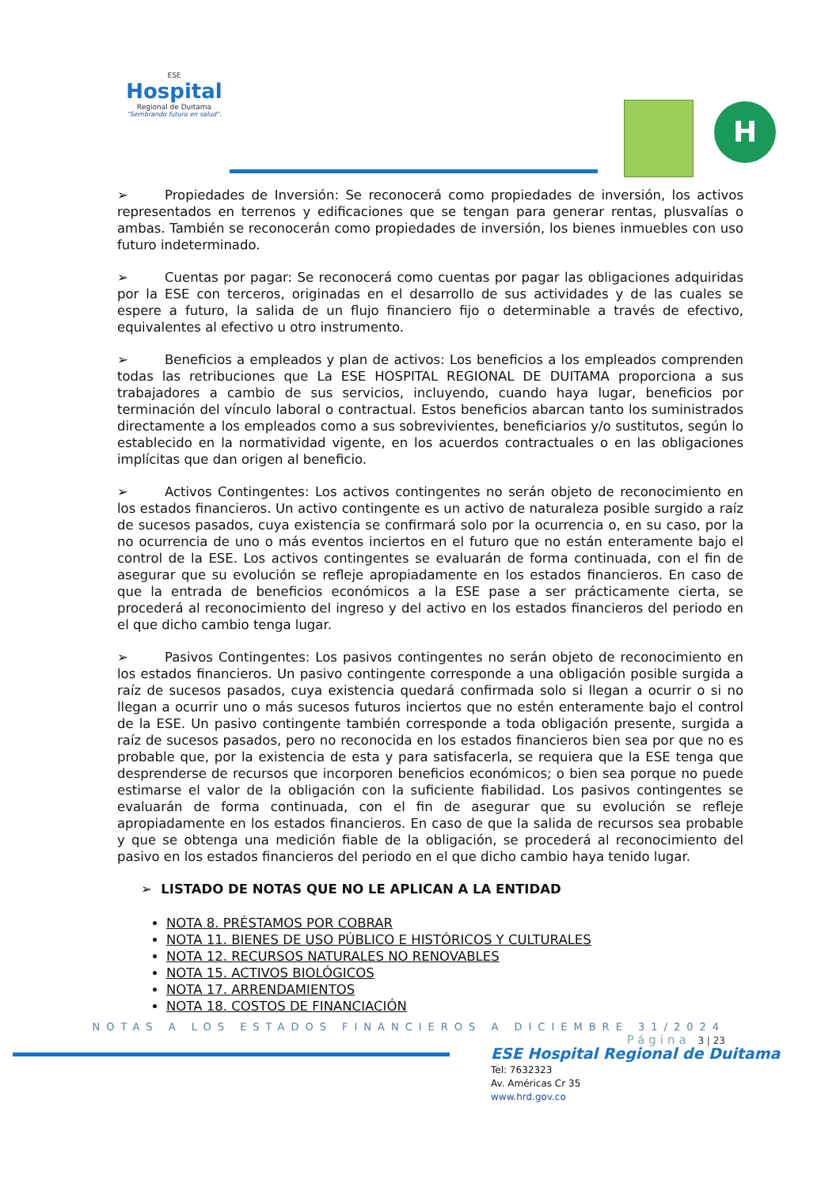ESE
Hospital
Regional de Duitama
"Sembrando futuro en salud".
H
➢ Propiedades de Inversión: Se reconocerá como propiedades de inversión, los activos representados en terrenos y edificaciones que se tengan para generar rentas, plusvalías o ambas. También se reconocerán como propiedades de inversión, los bienes inmuebles con uso futuro indeterminado.
➢ Cuentas por pagar: Se reconocerá como cuentas por pagar las obligaciones adquiridas por la ESE con terceros, originadas en el desarrollo de sus actividades y de las cuales se espere a futuro, la salida de un flujo financiero fijo o determinable a través de efectivo, equivalentes al efectivo u otro instrumento.
➢ Beneficios a empleados y plan de activos: Los beneficios a los empleados comprenden todas las retribuciones que La ESE HOSPITAL REGIONAL DE DUITAMA proporciona a sus trabajadores a cambio de sus servicios, incluyendo, cuando haya lugar, beneficios por terminación del vínculo laboral o contractual. Estos beneficios abarcan tanto los suministrados directamente a los empleados como a sus sobrevivientes, beneficiarios y/o sustitutos, según lo establecido en la normatividad vigente, en los acuerdos contractuales o en las obligaciones implícitas que dan origen al beneficio.
➢ Activos Contingentes: Los activos contingentes no serán objeto de reconocimiento en los estados financieros. Un activo contingente es un activo de naturaleza posible surgido a raíz de sucesos pasados, cuya existencia se confirmará solo por la ocurrencia o, en su caso, por la no ocurrencia de uno o más eventos inciertos en el futuro que no están enteramente bajo el control de la ESE. Los activos contingentes se evaluarán de forma continuada, con el fin de asegurar que su evolución se refleje apropiadamente en los estados financieros. En caso de que la entrada de beneficios económicos a la ESE pase a ser prácticamente cierta, se procederá al reconocimiento del ingreso y del activo en los estados financieros del periodo en el que dicho cambio tenga lugar.
➢ Pasivos Contingentes: Los pasivos contingentes no serán objeto de reconocimiento en los estados financieros. Un pasivo contingente corresponde a una obligación posible surgida a raíz de sucesos pasados, cuya existencia quedará confirmada solo si llegan a ocurrir o si no llegan a ocurrir uno o más sucesos futuros inciertos que no estén enteramente bajo el control de la ESE. Un pasivo contingente también corresponde a toda obligación presente, surgida a raíz de sucesos pasados, pero no reconocida en los estados financieros bien sea por que no es probable que, por la existencia de esta y para satisfacerla, se requiera que la ESE tenga que desprenderse de recursos que incorporen beneficios económicos; o bien sea porque no puede estimarse el valor de la obligación con la suficiente fiabilidad. Los pasivos contingentes se evaluarán de forma continuada, con el fin de asegurar que su evolución se refleje apropiadamente en los estados financieros. En caso de que la salida de recursos sea probable y que se obtenga una medición fiable de la obligación, se procederá al reconocimiento del pasivo en los estados financieros del periodo en el que dicho cambio haya tenido lugar.
➢ LISTADO DE NOTAS QUE NO LE APLICAN A LA ENTIDAD
NOTA 8. PRÉSTAMOS POR COBRAR
NOTA 11. BIENES DE USO PÚBLICO E HISTÓRICOS Y CULTURALES
NOTA 12. RECURSOS NATURALES NO RENOVABLES
NOTA 15. ACTIVOS BIOLÓGICOS
NOTA 17. ARRENDAMIENTOS
NOTA 18. COSTOS DE FINANCIACIÓN
NOTAS A LOS ESTADOS FINANCIEROS A DICIEMBRE 31/2024
Página 3 | 23
ESE Hospital Regional de Duitama
Tel: 7632323
Av. Américas Cr 35
www.hrd.gov.co